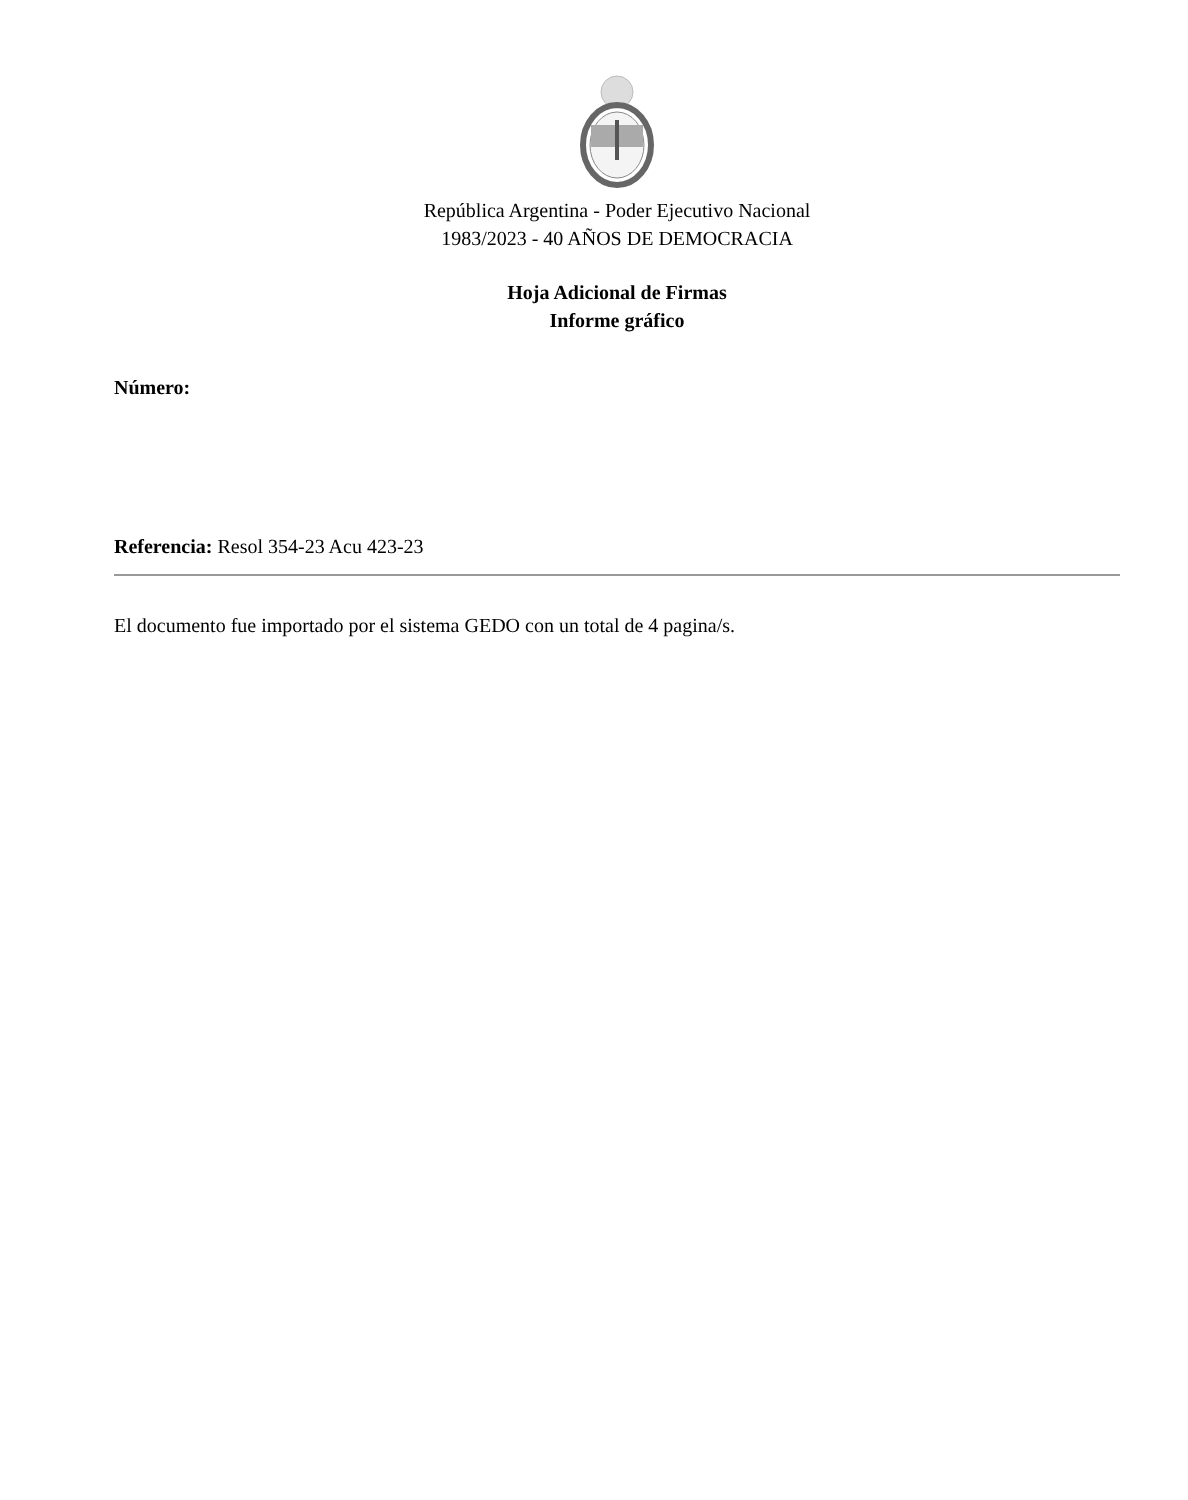República Argentina - Poder Ejecutivo Nacional
1983/2023 - 40 AÑOS DE DEMOCRACIA
Hoja Adicional de Firmas
Informe gráfico
Número:
Referencia: Resol 354-23 Acu 423-23
El documento fue importado por el sistema GEDO con un total de 4 pagina/s.